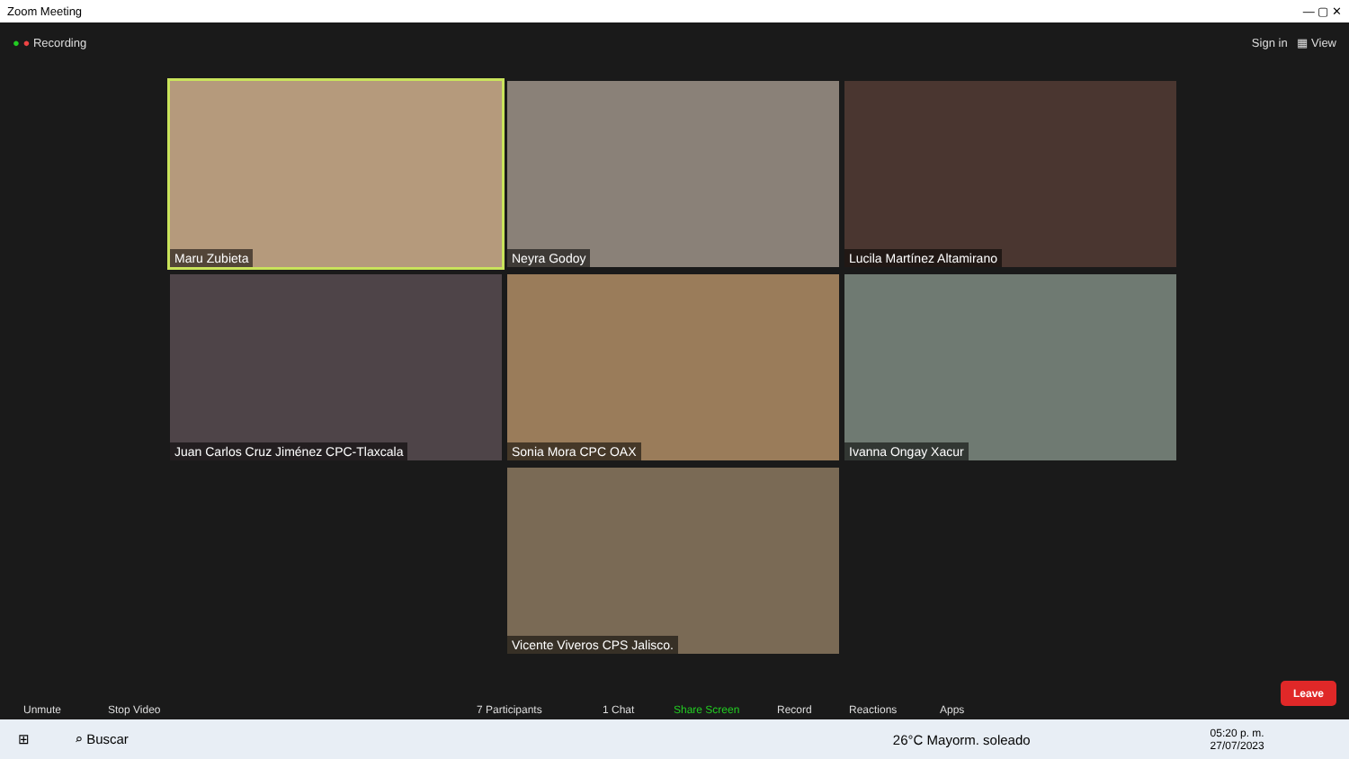Zoom Meeting — ▢ ✕
● ● Recording Sign in ▦ View
Maru Zubieta
Neyra Godoy
Lucila Martínez Altamirano
Juan Carlos Cruz Jiménez CPC-Tlaxcala
Sonia Mora CPC OAX
Ivanna Ongay Xacur
Vicente Viveros CPS Jalisco.
Unmute Stop Video 7 Participants 1 Chat Share Screen Record Reactions Apps
Leave
⊞ ⌕ Buscar 26°C Mayorm. soleado 05:20 p. m.
27/07/2023